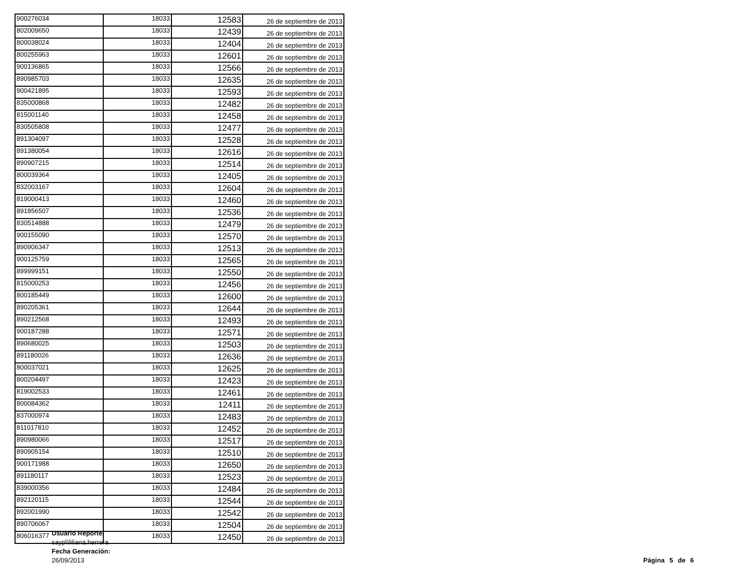| 900276034 | 18033 | 12583 | 26 de septiembre de 2013 |
| 802009650 | 18033 | 12439 | 26 de septiembre de 2013 |
| 800038024 | 18033 | 12404 | 26 de septiembre de 2013 |
| 800255963 | 18033 | 12601 | 26 de septiembre de 2013 |
| 900136865 | 18033 | 12566 | 26 de septiembre de 2013 |
| 890985703 | 18033 | 12635 | 26 de septiembre de 2013 |
| 900421895 | 18033 | 12593 | 26 de septiembre de 2013 |
| 835000868 | 18033 | 12482 | 26 de septiembre de 2013 |
| 815001140 | 18033 | 12458 | 26 de septiembre de 2013 |
| 830505808 | 18033 | 12477 | 26 de septiembre de 2013 |
| 891304097 | 18033 | 12528 | 26 de septiembre de 2013 |
| 891380054 | 18033 | 12616 | 26 de septiembre de 2013 |
| 890907215 | 18033 | 12514 | 26 de septiembre de 2013 |
| 800039364 | 18033 | 12405 | 26 de septiembre de 2013 |
| 832003167 | 18033 | 12604 | 26 de septiembre de 2013 |
| 819000413 | 18033 | 12460 | 26 de septiembre de 2013 |
| 891856507 | 18033 | 12536 | 26 de septiembre de 2013 |
| 830514888 | 18033 | 12479 | 26 de septiembre de 2013 |
| 900155090 | 18033 | 12570 | 26 de septiembre de 2013 |
| 890906347 | 18033 | 12513 | 26 de septiembre de 2013 |
| 900125759 | 18033 | 12565 | 26 de septiembre de 2013 |
| 899999151 | 18033 | 12550 | 26 de septiembre de 2013 |
| 815000253 | 18033 | 12456 | 26 de septiembre de 2013 |
| 800185449 | 18033 | 12600 | 26 de septiembre de 2013 |
| 890205361 | 18033 | 12644 | 26 de septiembre de 2013 |
| 890212568 | 18033 | 12493 | 26 de septiembre de 2013 |
| 900187288 | 18033 | 12571 | 26 de septiembre de 2013 |
| 890680025 | 18033 | 12503 | 26 de septiembre de 2013 |
| 891180026 | 18033 | 12636 | 26 de septiembre de 2013 |
| 800037021 | 18033 | 12625 | 26 de septiembre de 2013 |
| 800204497 | 18033 | 12423 | 26 de septiembre de 2013 |
| 819002533 | 18033 | 12461 | 26 de septiembre de 2013 |
| 800084362 | 18033 | 12411 | 26 de septiembre de 2013 |
| 837000974 | 18033 | 12483 | 26 de septiembre de 2013 |
| 811017810 | 18033 | 12452 | 26 de septiembre de 2013 |
| 890980066 | 18033 | 12517 | 26 de septiembre de 2013 |
| 890905154 | 18033 | 12510 | 26 de septiembre de 2013 |
| 900171988 | 18033 | 12650 | 26 de septiembre de 2013 |
| 891180117 | 18033 | 12523 | 26 de septiembre de 2013 |
| 839000356 | 18033 | 12484 | 26 de septiembre de 2013 |
| 892120115 | 18033 | 12544 | 26 de septiembre de 2013 |
| 892001990 | 18033 | 12542 | 26 de septiembre de 2013 |
| 890706067 | 18033 | 12504 | 26 de septiembre de 2013 |
| 806016377 | 18033 | 12450 | 26 de septiembre de 2013 |
Usuario Reporte:
sayp\\liliana.herrera
Fecha Generación:
26/09/2013
Página 5 de 6